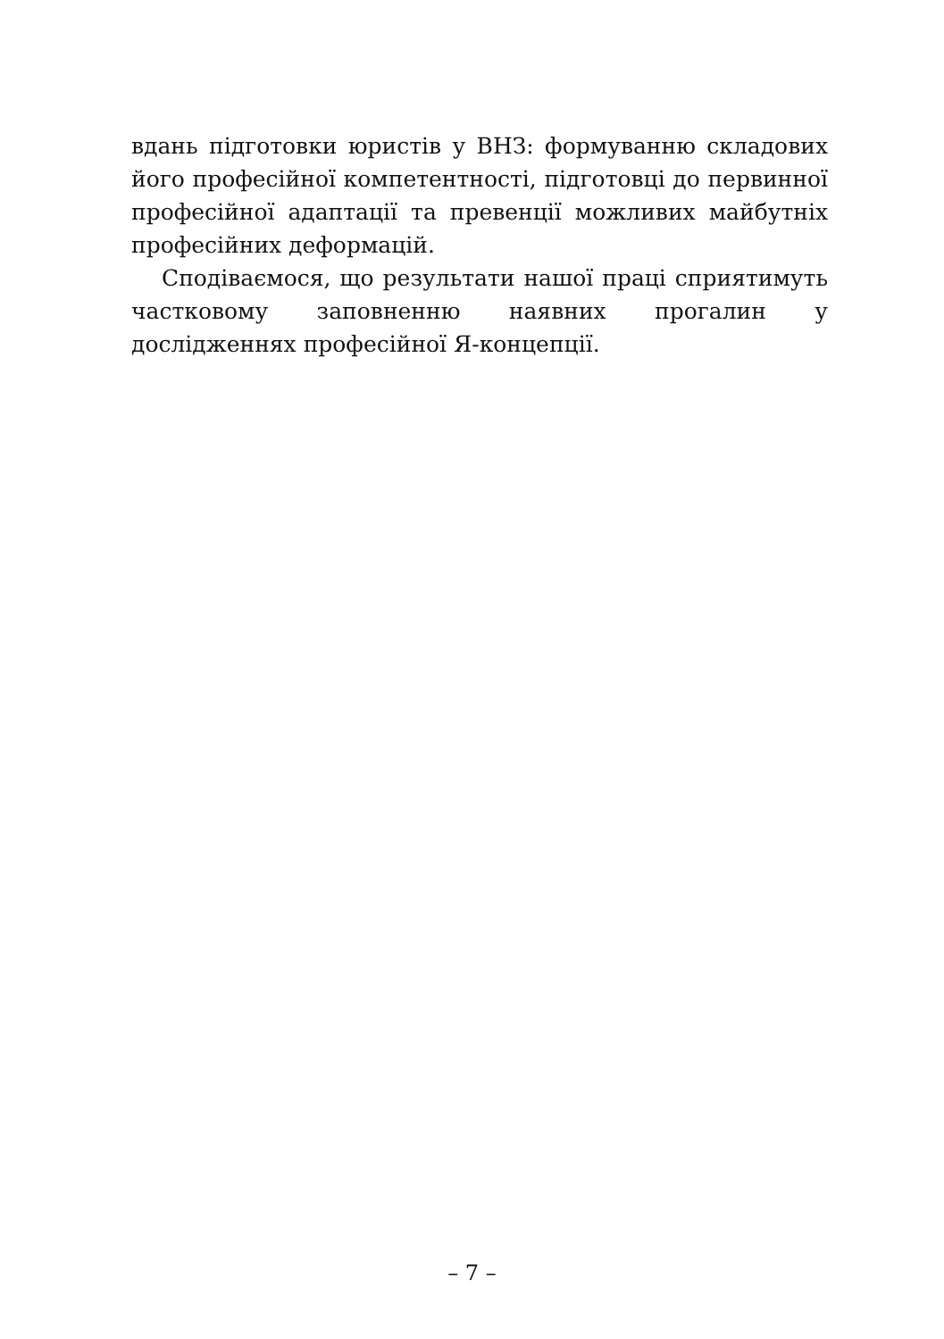вдань підготовки юристів у ВНЗ: формуванню складових його професійної компетентності, підготовці до первинної професійної адаптації та превенції можливих майбутніх професійних деформацій.
Сподіваємося, що результати нашої праці сприятимуть частковому заповненню наявних прогалин у дослідженнях професійної Я-концепції.
– 7 –